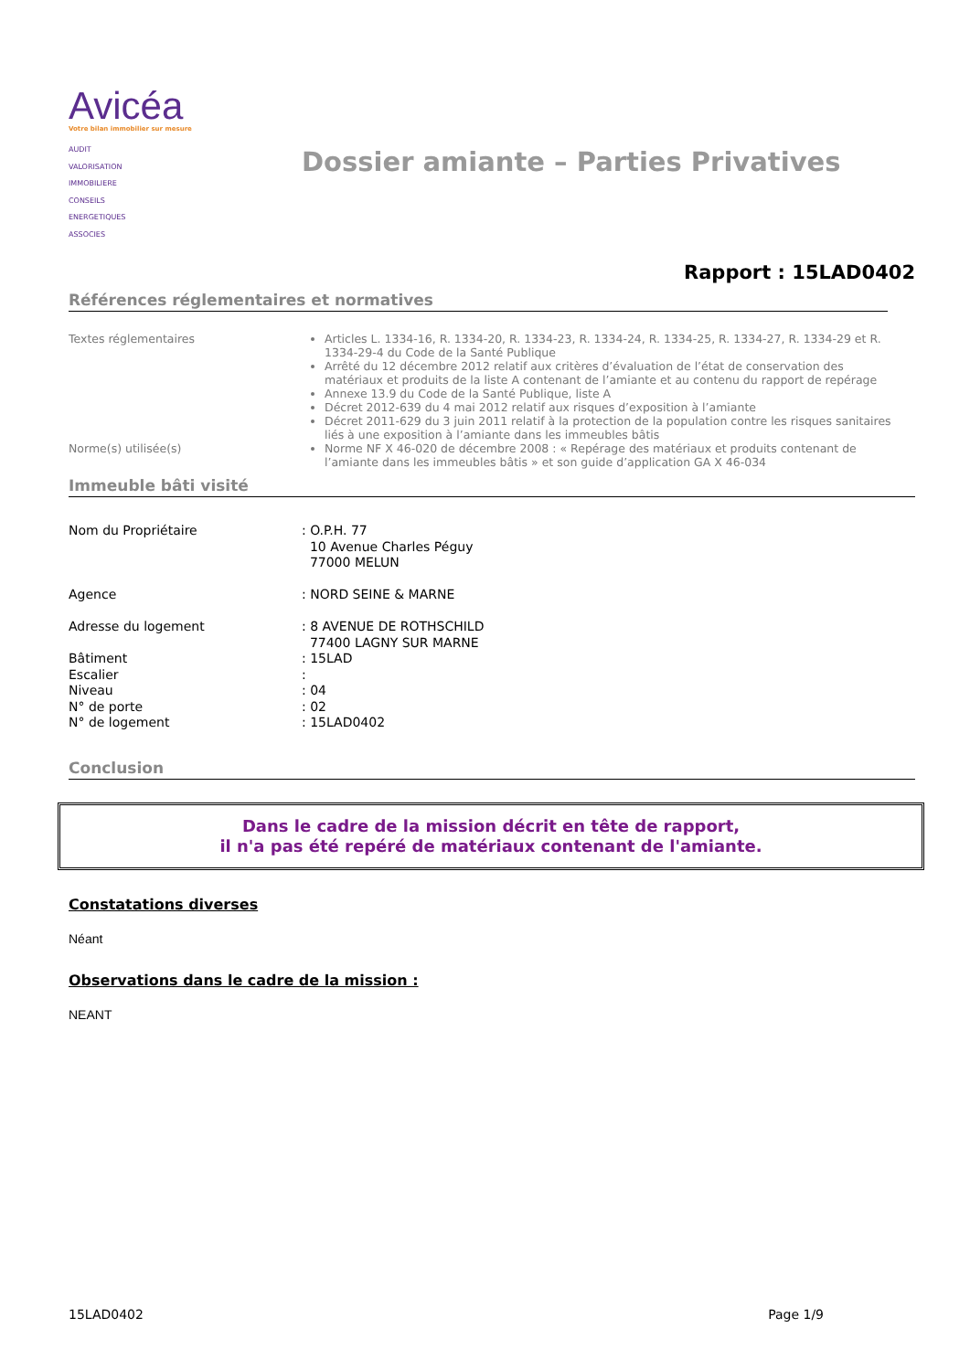Avicéa
Votre bilan immobilier sur mesure
AUDIT
VALORISATION
IMMOBILIERE
CONSEILS
ENERGETIQUES
ASSOCIES
Dossier amiante – Parties Privatives
Rapport : 15LAD0402
Références réglementaires et normatives
Textes réglementaires Articles L. 1334-16, R. 1334-20, R. 1334-23, R. 1334-24, R. 1334-25, R. 1334-27, R. 1334-29 et R. 1334-29-4 du Code de la Santé Publique
Arrêté du 12 décembre 2012 relatif aux critères d’évaluation de l’état de conservation des matériaux et produits de la liste A contenant de l’amiante et au contenu du rapport de repérage
Annexe 13.9 du Code de la Santé Publique, liste A
Décret 2012-639 du 4 mai 2012 relatif aux risques d’exposition à l’amiante
Décret 2011-629 du 3 juin 2011 relatif à la protection de la population contre les risques sanitaires liés à une exposition à l’amiante dans les immeubles bâtis
Norme(s) utilisée(s) Norme NF X 46-020 de décembre 2008 : « Repérage des matériaux et produits contenant de l’amiante dans les immeubles bâtis » et son guide d’application GA X 46-034
Immeuble bâti visité
Nom du Propriétaire
: O.P.H. 77
10 Avenue Charles Péguy
77000 MELUN
Agence
: NORD SEINE & MARNE
Adresse du logement
: 8 AVENUE DE ROTHSCHILD
77400 LAGNY SUR MARNE
Bâtiment
: 15LAD
Escalier
:
Niveau
: 04
N° de porte
: 02
N° de logement
: 15LAD0402
Conclusion
Dans le cadre de la mission décrit en tête de rapport,
il n'a pas été repéré de matériaux contenant de l'amiante.
Constatations diverses
Néant
Observations dans le cadre de la mission :
NEANT
15LAD0402 Page 1/9